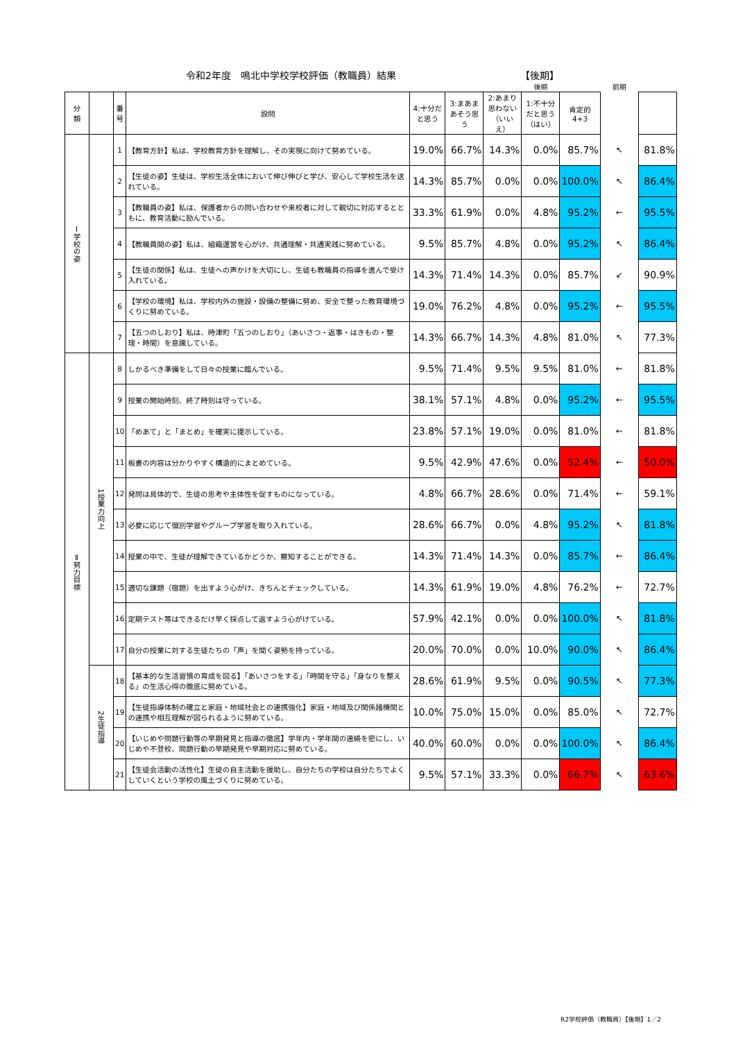令和2年度　鳴北中学校学校評価（教職員）結果
【後期】
| | | | | | | | 後期 | | 前期 | |
| 分 類 | | 番 号 | 設問 | 4:十分だと思う | 3:まあまあそう思う | 2:あまり思わない（いいえ） | 1:不十分だと思う（はい） | 肯定的 4+3 | | |
| Ⅰ学校の姿 | | 1 | 【教育方針】私は、学校教育方針を理解し、その実現に向けて努めている。 | 19.0% | 66.7% | 14.3% | 0.0% | 85.7% | ↖ | 81.8% |
| | | 2 | 【生徒の姿】生徒は、学校生活全体において伸び伸びと学び、安心して学校生活を送れている。 | 14.3% | 85.7% | 0.0% | 0.0% | 100.0% | ↖ | 86.4% |
| | | 3 | 【教職員の姿】私は、保護者からの問い合わせや来校者に対して親切に対応するとともに、教育活動に励んでいる。 | 33.3% | 61.9% | 0.0% | 4.8% | 95.2% | ← | 95.5% |
| | | 4 | 【教職員間の姿】私は、組織運営を心がけ、共通理解・共通実践に努めている。 | 9.5% | 85.7% | 4.8% | 0.0% | 95.2% | ↖ | 86.4% |
| | | 5 | 【生徒の関係】私は、生徒への声かけを大切にし、生徒も教職員の指導を進んで受け入れている。 | 14.3% | 71.4% | 14.3% | 0.0% | 85.7% | ↙ | 90.9% |
| | | 6 | 【学校の環境】私は、学校内外の施設・設備の整備に努め、安全で整った教育環境づくりに努めている。 | 19.0% | 76.2% | 4.8% | 0.0% | 95.2% | ← | 95.5% |
| | | 7 | 【五つのしおり】私は、時津町「五つのしおり」（あいさつ・返事・はきもの・整理・時間）を意識している。 | 14.3% | 66.7% | 14.3% | 4.8% | 81.0% | ↖ | 77.3% |
| Ⅱ努力目標 | 1授業力向上 | 8 | しかるべき準備をして日々の授業に臨んでいる。 | 9.5% | 71.4% | 9.5% | 9.5% | 81.0% | ← | 81.8% |
| | | 9 | 授業の開始時刻、終了時刻は守っている。 | 38.1% | 57.1% | 4.8% | 0.0% | 95.2% | ← | 95.5% |
| | | 10 | 「めあて」と「まとめ」を確実に提示している。 | 23.8% | 57.1% | 19.0% | 0.0% | 81.0% | ← | 81.8% |
| | | 11 | 板書の内容は分かりやすく構造的にまとめている。 | 9.5% | 42.9% | 47.6% | 0.0% | 52.4% | ← | 50.0% |
| | | 12 | 発問は具体的で、生徒の思考や主体性を促すものになっている。 | 4.8% | 66.7% | 28.6% | 0.0% | 71.4% | ← | 59.1% |
| | | 13 | 必要に応じて個別学習やグループ学習を取り入れている。 | 28.6% | 66.7% | 0.0% | 4.8% | 95.2% | ↖ | 81.8% |
| | | 14 | 授業の中で、生徒が理解できているかどうか、察知することができる。 | 14.3% | 71.4% | 14.3% | 0.0% | 85.7% | ← | 86.4% |
| | | 15 | 適切な課題（宿題）を出すよう心がけ、きちんとチェックしている。 | 14.3% | 61.9% | 19.0% | 4.8% | 76.2% | ← | 72.7% |
| | | 16 | 定期テスト等はできるだけ早く採点して返すよう心がけている。 | 57.9% | 42.1% | 0.0% | 0.0% | 100.0% | ↖ | 81.8% |
| | | 17 | 自分の授業に対する生徒たちの「声」を聞く姿勢を持っている。 | 20.0% | 70.0% | 0.0% | 10.0% | 90.0% | ↖ | 86.4% |
| | 2生徒指導 | 18 | 【基本的な生活習慣の育成を図る】「あいさつをする」「時間を守る」「身なりを整える」の生活心得の徹底に努めている。 | 28.6% | 61.9% | 9.5% | 0.0% | 90.5% | ↖ | 77.3% |
| | | 19 | 【生徒指導体制の確立と家庭・地域社会との連携強化】家庭・地域及び関係諸機関との連携や相互理解が図られるように努めている。 | 10.0% | 75.0% | 15.0% | 0.0% | 85.0% | ↖ | 72.7% |
| | | 20 | 【いじめや問題行動等の早期発見と指導の徹底】学年内・学年間の連絡を密にし、いじめや不登校、問題行動の早期発見や早期対応に努めている。 | 40.0% | 60.0% | 0.0% | 0.0% | 100.0% | ↖ | 86.4% |
| | | 21 | 【生徒会活動の活性化】生徒の自主活動を援助し、自分たちの学校は自分たちでよくしていくという学校の風土づくりに努めている。 | 9.5% | 57.1% | 33.3% | 0.0% | 66.7% | ↖ | 63.6% |
R2学校評価（教職員）【後期】1／2